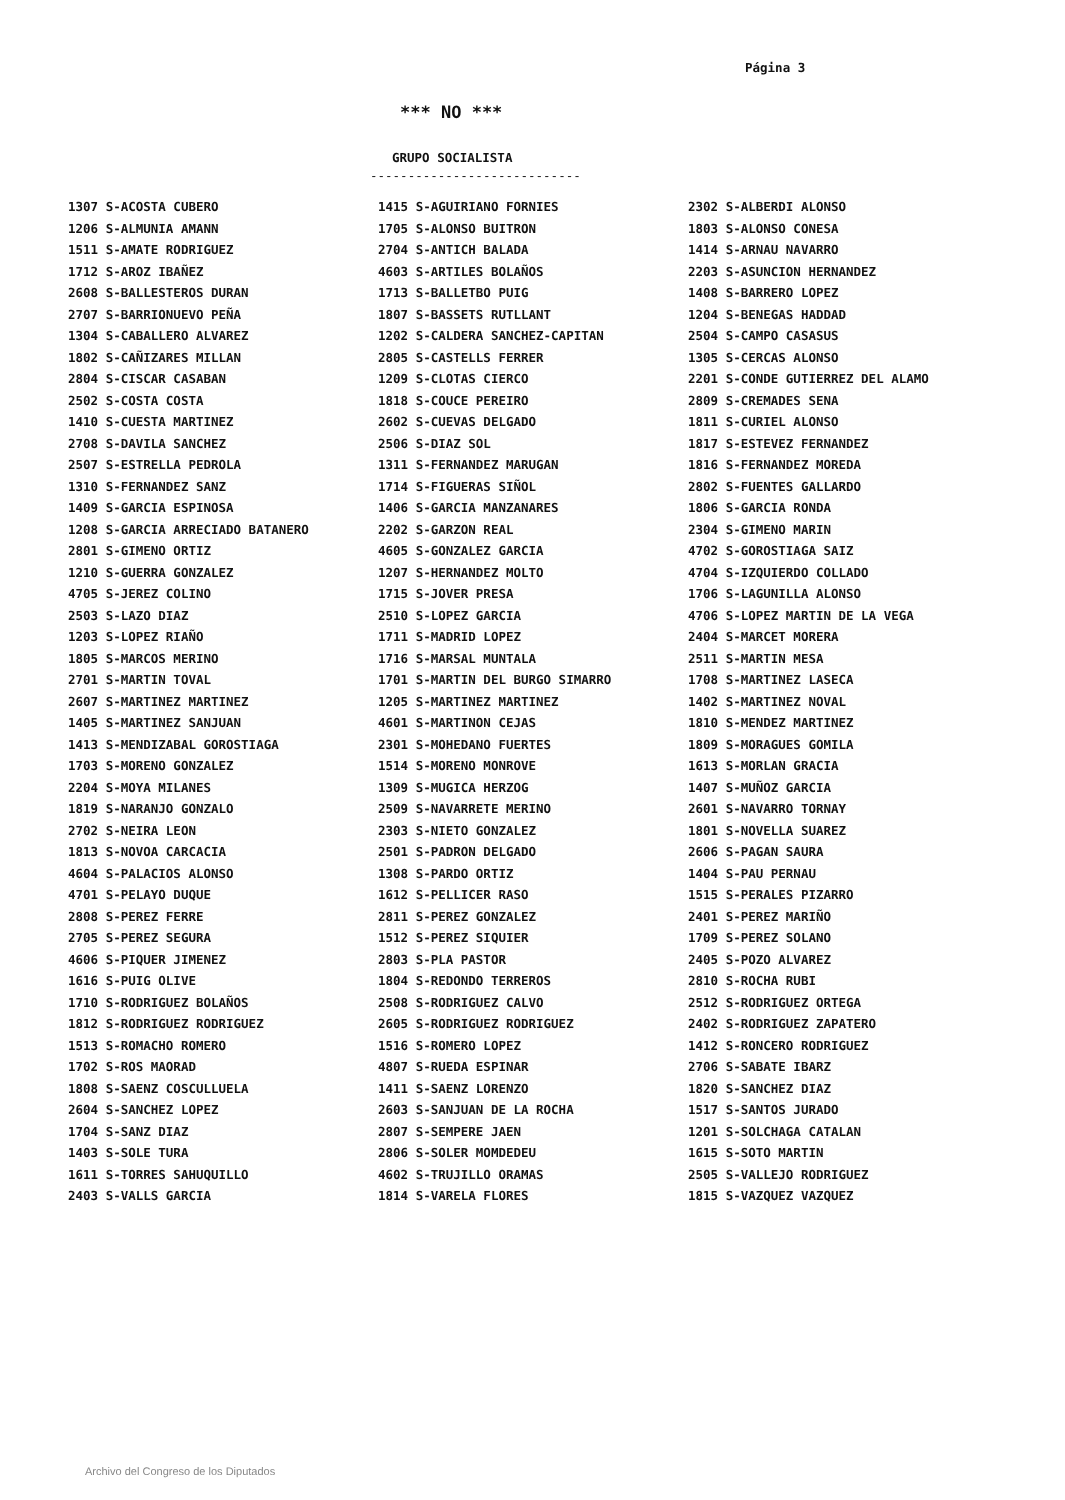Página 3
*** NO ***
GRUPO SOCIALISTA
----------------------------
1307 S-ACOSTA CUBERO
1206 S-ALMUNIA AMANN
1511 S-AMATE RODRIGUEZ
1712 S-AROZ IBAÑEZ
2608 S-BALLESTEROS DURAN
2707 S-BARRIONUEVO PEÑA
1304 S-CABALLERO ALVAREZ
1802 S-CAÑIZARES MILLAN
2804 S-CISCAR CASABAN
2502 S-COSTA COSTA
1410 S-CUESTA MARTINEZ
2708 S-DAVILA SANCHEZ
2507 S-ESTRELLA PEDROLA
1310 S-FERNANDEZ SANZ
1409 S-GARCIA ESPINOSA
1208 S-GARCIA ARRECIADO BATANERO
2801 S-GIMENO ORTIZ
1210 S-GUERRA GONZALEZ
4705 S-JEREZ COLINO
2503 S-LAZO DIAZ
1203 S-LOPEZ RIAÑO
1805 S-MARCOS MERINO
2701 S-MARTIN TOVAL
2607 S-MARTINEZ MARTINEZ
1405 S-MARTINEZ SANJUAN
1413 S-MENDIZABAL GOROSTIAGA
1703 S-MORENO GONZALEZ
2204 S-MOYA MILANES
1819 S-NARANJO GONZALO
2702 S-NEIRA LEON
1813 S-NOVOA CARCACIA
4604 S-PALACIOS ALONSO
4701 S-PELAYO DUQUE
2808 S-PEREZ FERRE
2705 S-PEREZ SEGURA
4606 S-PIQUER JIMENEZ
1616 S-PUIG OLIVE
1710 S-RODRIGUEZ BOLAÑOS
1812 S-RODRIGUEZ RODRIGUEZ
1513 S-ROMACHO ROMERO
1702 S-ROS MAORAD
1808 S-SAENZ COSCULLUELA
2604 S-SANCHEZ LOPEZ
1704 S-SANZ DIAZ
1403 S-SOLE TURA
1611 S-TORRES SAHUQUILLO
2403 S-VALLS GARCIA
1415 S-AGUIRIANO FORNIES
1705 S-ALONSO BUITRON
2704 S-ANTICH BALADA
4603 S-ARTILES BOLAÑOS
1713 S-BALLETBO PUIG
1807 S-BASSETS RUTLLANT
1202 S-CALDERA SANCHEZ-CAPITAN
2805 S-CASTELLS FERRER
1209 S-CLOTAS CIERCO
1818 S-COUCE PEREIRO
2602 S-CUEVAS DELGADO
2506 S-DIAZ SOL
1311 S-FERNANDEZ MARUGAN
1714 S-FIGUERAS SIÑOL
1406 S-GARCIA MANZANARES
2202 S-GARZON REAL
4605 S-GONZALEZ GARCIA
1207 S-HERNANDEZ MOLTO
1715 S-JOVER PRESA
2510 S-LOPEZ GARCIA
1711 S-MADRID LOPEZ
1716 S-MARSAL MUNTALA
1701 S-MARTIN DEL BURGO SIMARRO
1205 S-MARTINEZ MARTINEZ
4601 S-MARTINON CEJAS
2301 S-MOHEDANO FUERTES
1514 S-MORENO MONROVE
1309 S-MUGICA HERZOG
2509 S-NAVARRETE MERINO
2303 S-NIETO GONZALEZ
2501 S-PADRON DELGADO
1308 S-PARDO ORTIZ
1612 S-PELLICER RASO
2811 S-PEREZ GONZALEZ
1512 S-PEREZ SIQUIER
2803 S-PLA PASTOR
1804 S-REDONDO TERREROS
2508 S-RODRIGUEZ CALVO
2605 S-RODRIGUEZ RODRIGUEZ
1516 S-ROMERO LOPEZ
4807 S-RUEDA ESPINAR
1411 S-SAENZ LORENZO
2603 S-SANJUAN DE LA ROCHA
2807 S-SEMPERE JAEN
2806 S-SOLER MOMDEDEU
4602 S-TRUJILLO ORAMAS
1814 S-VARELA FLORES
2302 S-ALBERDI ALONSO
1803 S-ALONSO CONESA
1414 S-ARNAU NAVARRO
2203 S-ASUNCION HERNANDEZ
1408 S-BARRERO LOPEZ
1204 S-BENEGAS HADDAD
2504 S-CAMPO CASASUS
1305 S-CERCAS ALONSO
2201 S-CONDE GUTIERREZ DEL ALAMO
2809 S-CREMADES SENA
1811 S-CURIEL ALONSO
1817 S-ESTEVEZ FERNANDEZ
1816 S-FERNANDEZ MOREDA
2802 S-FUENTES GALLARDO
1806 S-GARCIA RONDA
2304 S-GIMENO MARIN
4702 S-GOROSTIAGA SAIZ
4704 S-IZQUIERDO COLLADO
1706 S-LAGUNILLA ALONSO
4706 S-LOPEZ MARTIN DE LA VEGA
2404 S-MARCET MORERA
2511 S-MARTIN MESA
1708 S-MARTINEZ LASECA
1402 S-MARTINEZ NOVAL
1810 S-MENDEZ MARTINEZ
1809 S-MORAGUES GOMILA
1613 S-MORLAN GRACIA
1407 S-MUÑOZ GARCIA
2601 S-NAVARRO TORNAY
1801 S-NOVELLA SUAREZ
2606 S-PAGAN SAURA
1404 S-PAU PERNAU
1515 S-PERALES PIZARRO
2401 S-PEREZ MARIÑO
1709 S-PEREZ SOLANO
2405 S-POZO ALVAREZ
2810 S-ROCHA RUBI
2512 S-RODRIGUEZ ORTEGA
2402 S-RODRIGUEZ ZAPATERO
1412 S-RONCERO RODRIGUEZ
2706 S-SABATE IBARZ
1820 S-SANCHEZ DIAZ
1517 S-SANTOS JURADO
1201 S-SOLCHAGA CATALAN
1615 S-SOTO MARTIN
2505 S-VALLEJO RODRIGUEZ
1815 S-VAZQUEZ VAZQUEZ
Archivo del Congreso de los Diputados